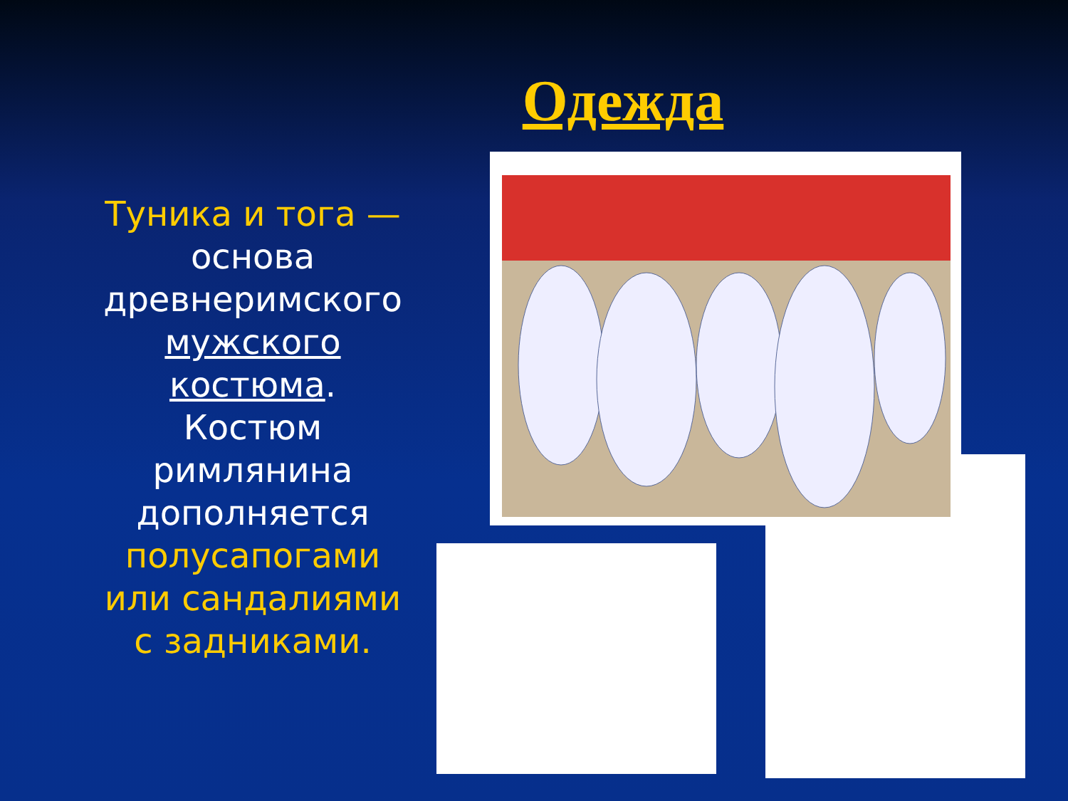Одежда
Туника и тога — основа древнеримского мужского костюма. Костюм римлянина дополняется полусапогами или сандалиями с задниками.